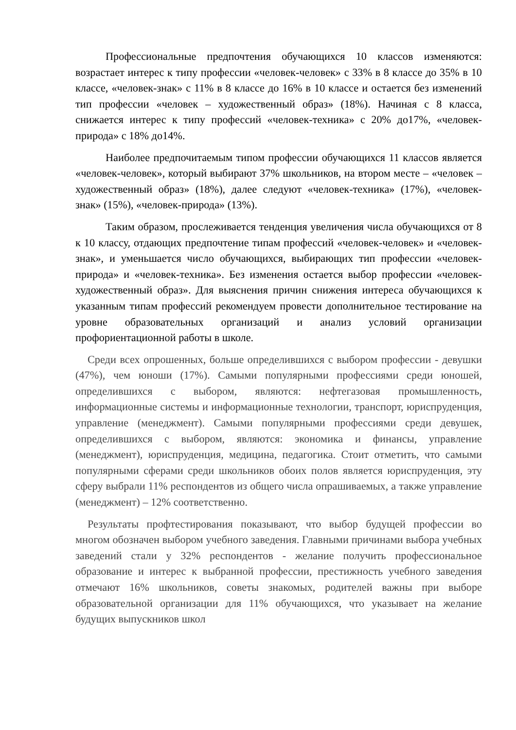Профессиональные предпочтения обучающихся 10 классов изменяются: возрастает интерес к типу профессии «человек-человек» с 33% в 8 классе до 35% в 10 классе, «человек-знак» с 11% в 8 классе до 16% в 10 классе и остается без изменений тип профессии «человек – художественный образ» (18%). Начиная с 8 класса, снижается интерес к типу профессий «человек-техника» с 20% до17%, «человек-природа» с 18% до14%.
Наиболее предпочитаемым типом профессии обучающихся 11 классов является «человек-человек», который выбирают 37% школьников, на втором месте – «человек – художественный образ» (18%), далее следуют «человек-техника» (17%), «человек-знак» (15%), «человек-природа» (13%).
Таким образом, прослеживается тенденция увеличения числа обучающихся от 8 к 10 классу, отдающих предпочтение типам профессий «человек-человек» и «человек-знак», и уменьшается число обучающихся, выбирающих тип профессии «человек-природа» и «человек-техника». Без изменения остается выбор профессии «человек-художественный образ». Для выяснения причин снижения интереса обучающихся к указанным типам профессий рекомендуем провести дополнительное тестирование на уровне образовательных организаций и анализ условий организации профориентационной работы в школе.
Среди всех опрошенных, больше определившихся с выбором профессии - девушки (47%), чем юноши (17%). Самыми популярными профессиями среди юношей, определившихся с выбором, являются: нефтегазовая промышленность, информационные системы и информационные технологии, транспорт, юриспруденция, управление (менеджмент). Самыми популярными профессиями среди девушек, определившихся с выбором, являются: экономика и финансы, управление (менеджмент), юриспруденция, медицина, педагогика. Стоит отметить, что самыми популярными сферами среди школьников обоих полов является юриспруденция, эту сферу выбрали 11% респондентов из общего числа опрашиваемых, а также управление (менеджмент) – 12% соответственно.
Результаты профтестирования показывают, что выбор будущей профессии во многом обозначен выбором учебного заведения. Главными причинами выбора учебных заведений стали у 32% респондентов - желание получить профессиональное образование и интерес к выбранной профессии, престижность учебного заведения отмечают 16% школьников, советы знакомых, родителей важны при выборе образовательной организации для 11% обучающихся, что указывает на желание будущих выпускников школ